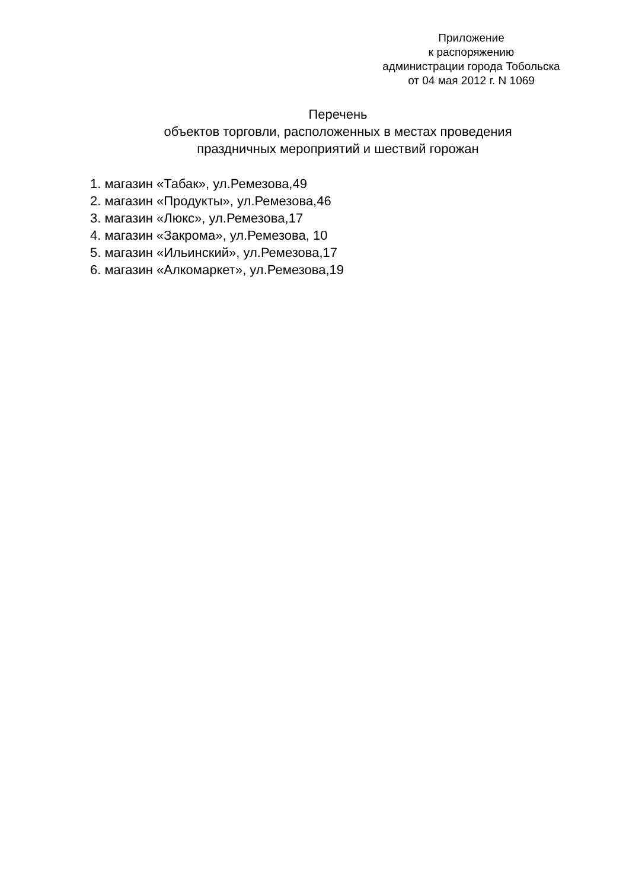Приложение
к распоряжению
администрации города Тобольска
от 04 мая 2012 г. N 1069
Перечень
объектов торговли, расположенных в местах проведения
праздничных мероприятий и шествий горожан
1. магазин «Табак», ул.Ремезова,49
2. магазин «Продукты», ул.Ремезова,46
3. магазин «Люкс», ул.Ремезова,17
4. магазин «Закрома», ул.Ремезова, 10
5. магазин «Ильинский», ул.Ремезова,17
6. магазин «Алкомаркет», ул.Ремезова,19